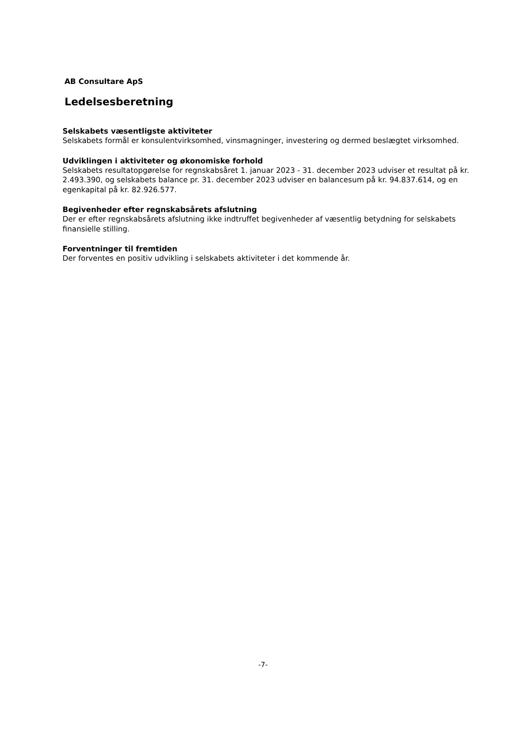AB Consultare ApS
Ledelsesberetning
Selskabets væsentligste aktiviteter
Selskabets formål er konsulentvirksomhed, vinsmagninger, investering og dermed beslægtet virksomhed.
Udviklingen i aktiviteter og økonomiske forhold
Selskabets resultatopgørelse for regnskabsåret 1. januar 2023 - 31. december 2023 udviser et resultat på kr. 2.493.390, og selskabets balance pr. 31. december 2023 udviser en balancesum på kr. 94.837.614, og en egenkapital på kr. 82.926.577.
Begivenheder efter regnskabsårets afslutning
Der er efter regnskabsårets afslutning ikke indtruffet begivenheder af væsentlig betydning for selskabets finansielle stilling.
Forventninger til fremtiden
Der forventes en positiv udvikling i selskabets aktiviteter i det kommende år.
-7-